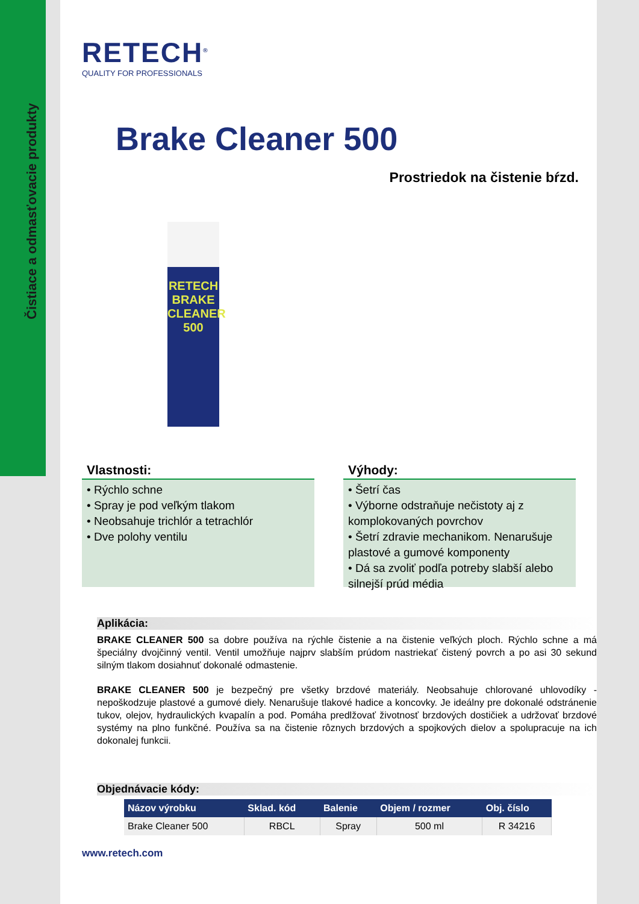Čistiace a odmasťovacie produkty
RETECH<sup>®</sup>
QUALITY FOR PROFESSIONALS
Brake Cleaner 500
Prostriedok na čistenie bŕzd.
RETECH
BRAKE CLEANER
500
Vlastnosti:
• Rýchlo schne
• Spray je pod veľkým tlakom
• Neobsahuje trichlór a tetrachlór
• Dve polohy ventilu
Výhody:
• Šetrí čas
• Výborne odstraňuje nečistoty aj z komplokovaných povrchov
• Šetrí zdravie mechanikom. Nenarušuje plastové a gumové komponenty
• Dá sa zvoliť podľa potreby slabší alebo silnejší prúd média
Aplikácia:
BRAKE CLEANER 500 sa dobre používa na rýchle čistenie a na čistenie veľkých ploch. Rýchlo schne a má špeciálny dvojčinný ventil. Ventil umožňuje najprv slabším prúdom nastriekať čistený povrch a po asi 30 sekund silným tlakom dosiahnuť dokonalé odmastenie.
BRAKE CLEANER 500 je bezpečný pre všetky brzdové materiály. Neobsahuje chlorované uhlovodíky - nepoškodzuje plastové a gumové diely. Nenarušuje tlakové hadice a koncovky. Je ideálny pre dokonalé odstránenie tukov, olejov, hydraulických kvapalín a pod. Pomáha predlžovať životnosť brzdových dostičiek a udržovať brzdové systémy na plno funkčné. Používa sa na čistenie rôznych brzdových a spojkových dielov a spolupracuje na ich dokonalej funkcii.
Objednávacie kódy:
| Názov výrobku | Sklad. kód | Balenie | Objem / rozmer | Obj. číslo |
| --- | --- | --- | --- | --- |
| Brake Cleaner 500 | RBCL | Spray | 500 ml | R 34216 |
www.retech.com